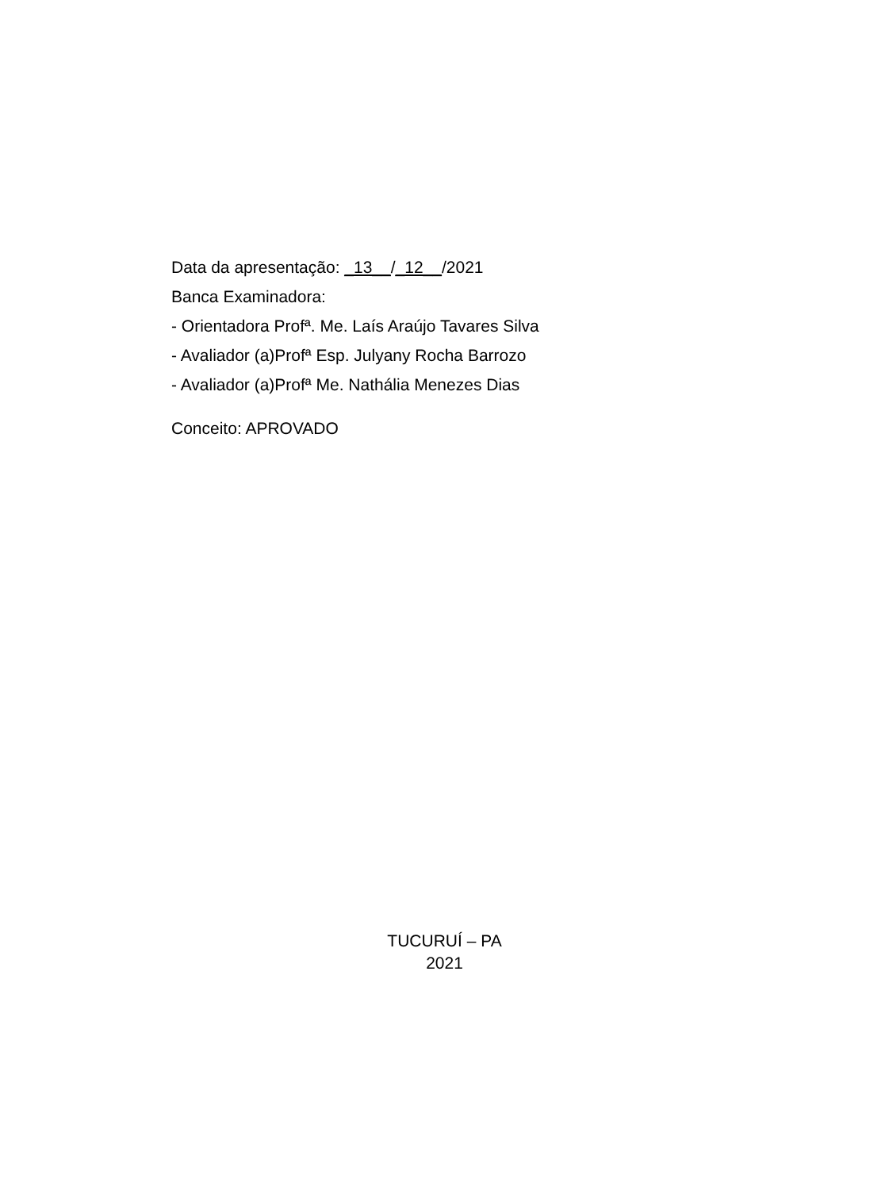Data da apresentação: _13__/_12__/2021
Banca Examinadora:
- Orientadora Profª. Me. Laís Araújo Tavares Silva
- Avaliador (a)Profª Esp. Julyany Rocha Barrozo
- Avaliador (a)Profª Me. Nathália Menezes Dias
Conceito: APROVADO
TUCURUÍ – PA
2021